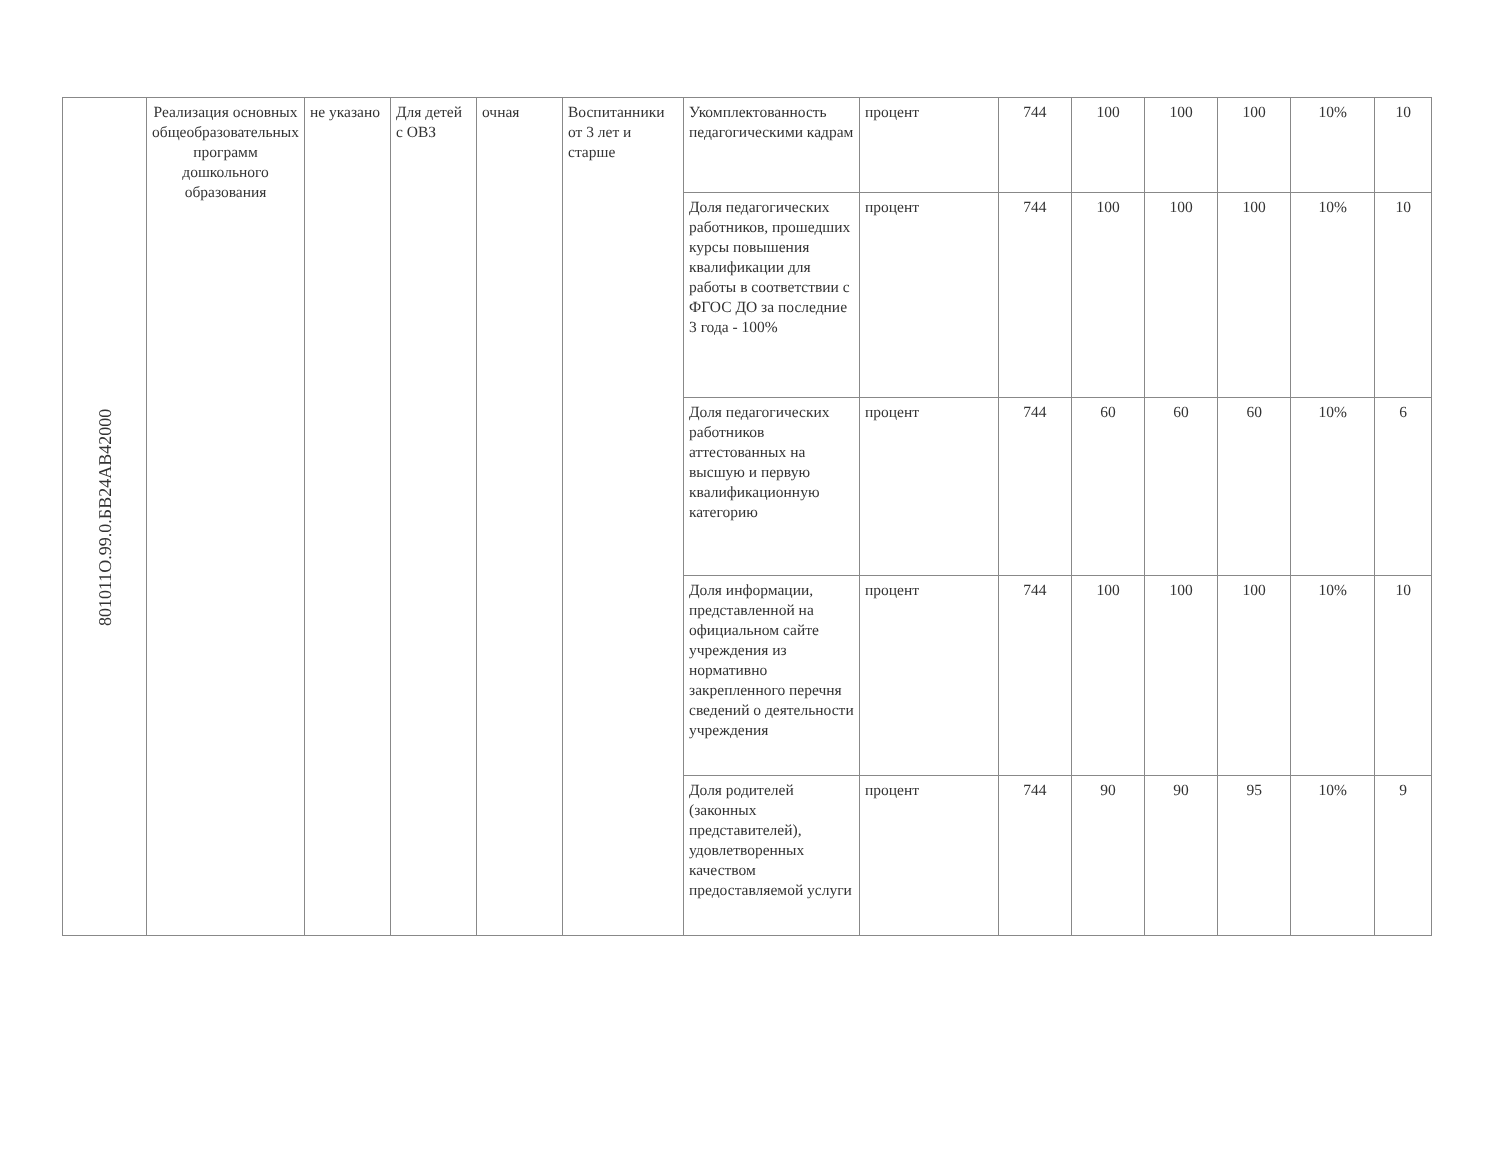| 801011О.99.0.БВ24АВ42000 | Реализация основных общеобразовательных программ дошкольного образования | не указано | Для детей с ОВЗ | очная | Воспитанники от 3 лет и старше | Укомплектованность педагогическими кадрам | процент | 744 | 100 | 100 | 100 | 10% | 10 |
| | | | | | | Доля педагогических работников, прошедших курсы повышения квалификации для работы в соответствии с ФГОС ДО за последние 3 года - 100% | процент | 744 | 100 | 100 | 100 | 10% | 10 |
| | | | | | | Доля педагогических работников аттестованных на высшую и первую квалификационную категорию | процент | 744 | 60 | 60 | 60 | 10% | 6 |
| | | | | | | Доля информации, представленной на официальном сайте учреждения из нормативно закрепленного перечня сведений о деятельности учреждения | процент | 744 | 100 | 100 | 100 | 10% | 10 |
| | | | | | | Доля родителей (законных представителей), удовлетворенных качеством предоставляемой услуги | процент | 744 | 90 | 90 | 95 | 10% | 9 |